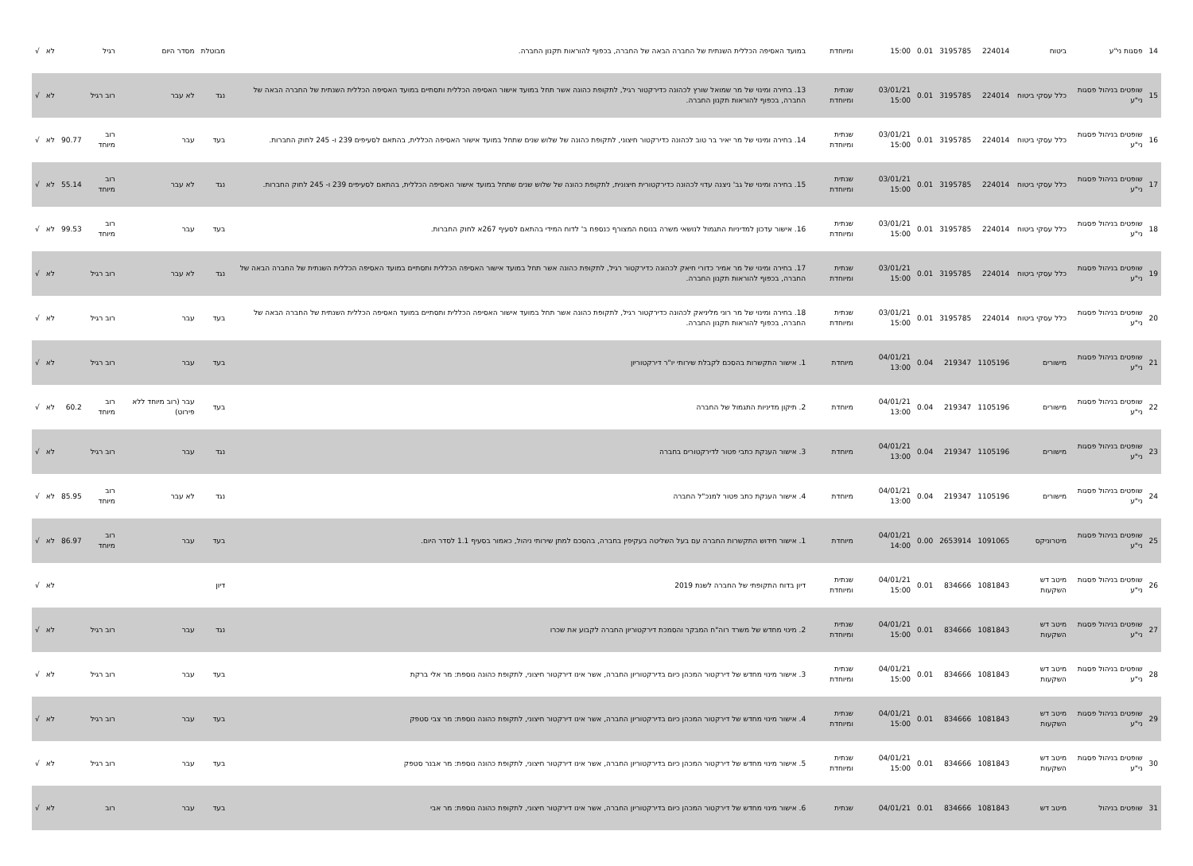| 14 | פסגות ני"ע | ביטוח | 224014 | 3195785 | 0.01 | 15:00 | ומיוחדת | במועד האסיפה הכללית השנתית של החברה הבאה של החברה, בכפוף להוראות תקנון החברה. | מבוטלת | מסדר היום | רגיל | | לא | √ |
| 15 | שופטים בניהול פסגות ני"ע | כלל עסקי ביטוח | 224014 | 3195785 | 0.01 | 03/01/21 15:00 | שנתית ומיוחדת | 13. בחירה ומינוי של מר שמואל שורץ לכהונה כדירקטור רגיל, לתקופת כהונה אשר תחל במועד אישור האסיפה הכללית ותסתיים במועד האסיפה הכללית השנתית של החברה הבאה של החברה, בכפוף להוראות תקנון החברה. | נגד | לא עבר | רוב רגיל | | לא | √ |
| 16 | שופטים בניהול פסגות ני"ע | כלל עסקי ביטוח | 224014 | 3195785 | 0.01 | 03/01/21 15:00 | שנתית ומיוחדת | 14. בחירה ומינוי של מר יאיר בר טוב לכהונה כדירקטור חיצוני, לתקופת כהונה של שלוש שנים שתחל במועד אישור האסיפה הכללית, בהתאם לסעיפים 239 ו- 245 לחוק החברות. | בעד | עבר | רוב מיוחד | 90.77 | לא | √ |
| 17 | שופטים בניהול פסגות ני"ע | כלל עסקי ביטוח | 224014 | 3195785 | 0.01 | 03/01/21 15:00 | שנתית ומיוחדת | 15. בחירה ומינוי של גב' ניצנה עדוי לכהונה כדירקטורית חיצונית, לתקופת כהונה של שלוש שנים שתחל במועד אישור האסיפה הכללית, בהתאם לסעיפים 239 ו- 245 לחוק החברות. | נגד | לא עבר | רוב מיוחד | 55.14 | לא | √ |
| 18 | שופטים בניהול פסגות ני"ע | כלל עסקי ביטוח | 224014 | 3195785 | 0.01 | 03/01/21 15:00 | שנתית ומיוחדת | 16. אישור עדכון למדיניות התגמול לנושאי משרה בנוסח המצורף כנספח ב' לדוח המידי בהתאם לסעיף 267א לחוק החברות. | בעד | עבר | רוב מיוחד | 99.53 | לא | √ |
| 19 | שופטים בניהול פסגות ני"ע | כלל עסקי ביטוח | 224014 | 3195785 | 0.01 | 03/01/21 15:00 | שנתית ומיוחדת | 17. בחירה ומינוי של מר אמיר כדורי חיאק לכהונה כדירקטור רגיל, לתקופת כהונה אשר תחל במועד אישור האסיפה הכללית ותסתיים במועד האסיפה הכללית השנתית של החברה הבאה של החברה, בכפוף להוראות תקנון החברה. | נגד | לא עבר | רוב רגיל | | לא | √ |
| 20 | שופטים בניהול פסגות ני"ע | כלל עסקי ביטוח | 224014 | 3195785 | 0.01 | 03/01/21 15:00 | שנתית ומיוחדת | 18. בחירה ומינוי של מר רוני מליניאק לכהונה כדירקטור רגיל, לתקופת כהונה אשר תחל במועד אישור האסיפה הכללית ותסתיים במועד האסיפה הכללית השנתית של החברה הבאה של החברה, בכפוף להוראות תקנון החברה. | בעד | עבר | רוב רגיל | | לא | √ |
| 21 | שופטים בניהול פסגות ני"ע | מישורים | 1105196 | 219347 | 0.04 | 04/01/21 13:00 | מיוחדת | 1. אישור התקשרות בהסכם לקבלת שירותי יו"ר דירקטוריון | בעד | עבר | רוב רגיל | | לא | √ |
| 22 | שופטים בניהול פסגות ני"ע | מישורים | 1105196 | 219347 | 0.04 | 04/01/21 13:00 | מיוחדת | 2. תיקון מדיניות התגמול של החברה | בעד | עבר (רוב מיוחד ללא פירוט) | רוב מיוחד | 60.2 | לא | √ |
| 23 | שופטים בניהול פסגות ני"ע | מישורים | 1105196 | 219347 | 0.04 | 04/01/21 13:00 | מיוחדת | 3. אישור הענקת כתבי פטור לדירקטורים בחברה | נגד | עבר | רוב רגיל | | לא | √ |
| 24 | שופטים בניהול פסגות ני"ע | מישורים | 1105196 | 219347 | 0.04 | 04/01/21 13:00 | מיוחדת | 4. אישור הענקת כתב פטור למנכ"ל החברה | נגד | לא עבר | רוב מיוחד | 85.95 | לא | √ |
| 25 | שופטים בניהול פסגות ני"ע | מיטרוניקס | 1091065 | 2653914 | 0.00 | 04/01/21 14:00 | מיוחדת | 1. אישור חידוש התקשרות החברה עם בעל השליטה בעקיפין בחברה, בהסכם למתן שירותי ניהול, כאמור בסעיף 1.1 לסדר היום. | בעד | עבר | רוב מיוחד | 86.97 | לא | √ |
| 26 | שופטים בניהול פסגות ני"ע | מיטב דש השקעות | 1081843 | 834666 | 0.01 | 04/01/21 15:00 | שנתית ומיוחדת | דיון בדוח התקופתי של החברה לשנת 2019 | דיון | | | | לא | √ |
| 27 | שופטים בניהול פסגות ני"ע | מיטב דש השקעות | 1081843 | 834666 | 0.01 | 04/01/21 15:00 | שנתית ומיוחדת | 2. מינוי מחדש של משרד רוה"ח המבקר והסמכת דירקטוריון החברה לקבוע את שכרו | נגד | עבר | רוב רגיל | | לא | √ |
| 28 | שופטים בניהול פסגות ני"ע | מיטב דש השקעות | 1081843 | 834666 | 0.01 | 04/01/21 15:00 | שנתית ומיוחדת | 3. אישור מינוי מחדש של דירקטור המכהן כיום בדירקטוריון החברה, אשר אינו דירקטור חיצוני, לתקופת כהונה נוספת: מר אלי ברקת | בעד | עבר | רוב רגיל | | לא | √ |
| 29 | שופטים בניהול פסגות ני"ע | מיטב דש השקעות | 1081843 | 834666 | 0.01 | 04/01/21 15:00 | שנתית ומיוחדת | 4. אישור מינוי מחדש של דירקטור המכהן כיום בדירקטוריון החברה, אשר אינו דירקטור חיצוני, לתקופת כהונה נוספת: מר צבי סטפק | בעד | עבר | רוב רגיל | | לא | √ |
| 30 | שופטים בניהול פסגות ני"ע | מיטב דש השקעות | 1081843 | 834666 | 0.01 | 04/01/21 15:00 | שנתית ומיוחדת | 5. אישור מינוי מחדש של דירקטור המכהן כיום בדירקטוריון החברה, אשר אינו דירקטור חיצוני, לתקופת כהונה נוספת: מר אבנר סטפק | בעד | עבר | רוב רגיל | | לא | √ |
| 31 | שופטים בניהול | מיטב דש | 1081843 | 834666 | 0.01 | 04/01/21 | שנתית | 6. אישור מינוי מחדש של דירקטור המכהן כיום בדירקטוריון החברה, אשר אינו דירקטור חיצוני, לתקופת כהונה נוספת: מר אבי | בעד | עבר | רוב | | לא | √ |